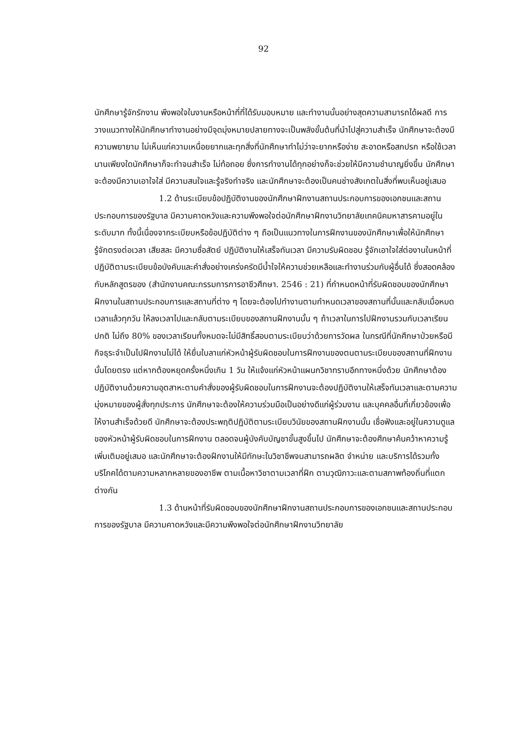92
นักศึกษารู้จักรักงาน พึงพอใจในงานหรือหน้าที่ที่ได้รับมอบหมาย และทำงานนั้นอย่างสุดความสามารถได้ผลดี การวางแนวทางให้นักศึกษาทำงานอย่างมีจุดมุ่งหมายปลายทางจะเป็นพลังขั้นต้นที่นำไปสู่ความสำเร็จ นักศึกษาจะต้องมีความพยายาม ไม่เห็นแก่ความเหนื่อยยากและทุกสิ่งที่นักศึกษาทำไม่ว่าจะยากหรือง่าย สะอาดหรือสกปรก หรือใช้เวลานานเพียงใดนักศึกษาก็จะทำจนสำเร็จ ไม่ท้อถอย ซึ่งการทำงานได้ทุกอย่างก็จะช่วยให้มีความชำนาญยิ่งขึ้น นักศึกษาจะต้องมีความเอาใจใส่ มีความสนใจและรู้จริงทำจริง และนักศึกษาจะต้องเป็นคนช่างสังเกตในสิ่งที่พบเห็นอยู่เสมอ
1.2 ด้านระเบียบข้อปฏิบัติงานของนักศึกษาฝึกงานสถานประกอบการของเอกชนและสถานประกอบการของรัฐบาล มีความคาดหวังและความพึงพอใจต่อนักศึกษาฝึกงานวิทยาลัยเทคนิคมหาสารคามอยู่ในระดับมาก ทั้งนี้เนื่องจากระเบียบหรือข้อปฏิบัติต่าง ๆ ถือเป็นแนวทางในการฝึกงานของนักศึกษาเพื่อให้นักศึกษารู้จักตรงต่อเวลา เสียสละ มีความซื่อสัตย์ ปฏิบัติงานให้เสร็จทันเวลา มีความรับผิดชอบ รู้จักเอาใจใส่ต่องานในหน้าที่ ปฏิบัติตามระเบียบข้อบังคับและคำสั่งอย่างเคร่งครัดมีน้ำใจให้ความช่วยเหลือและทำงานร่วมกับผู้อื่นได้ ซึ่งสอดคล้องกับหลักสูตรของ (สำนักงานคณะกรรมการการอาชีวศึกษา. 2546 : 21) ที่กำหนดหน้าที่รับผิดชอบของนักศึกษาฝึกงานในสถานประกอบการและสถานที่ต่าง ๆ โดยจะต้องไปทำงานตามกำหนดเวลาของสถานที่นั้นและกลับเมื่อหมดเวลาแล้วทุกวัน ให้ลงเวลาไปและกลับตามระเบียบของสถานฝึกงานนั้น ๆ ถ้าเวลาในการไปฝึกงานรวมกับเวลาเรียนปกติ ไม่ถึง 80% ของเวลาเรียนทั้งหมดจะไม่มีสิทธิ์สอบตามระเบียบว่าด้วยการวัดผล ในกรณีที่นักศึกษาป่วยหรือมีกิจธุระจำเป็นไปฝึกงานไม่ได้ ให้ยื่นใบลาแก่หัวหน้าผู้รับผิดชอบในการฝึกงานของตนตามระเบียบของสถานที่ฝึกงานนั้นโดยตรง แต่หากต้องหยุดครั้งหนึ่งเกิน 1 วัน ให้แจ้งแก่หัวหน้าแผนกวิชาทราบอีกทางหนึ่งด้วย นักศึกษาต้องปฏิบัติงานด้วยความอุตสาหะตามคำสั่งของผู้รับผิดชอบในการฝึกงานจะต้องปฏิบัติงานให้เสร็จทันเวลาและตามความมุ่งหมายของผู้สั่งทุกประการ นักศึกษาจะต้องให้ความร่วมมือเป็นอย่างดีแก่ผู้ร่วมงาน และบุคคลอื่นที่เกี่ยวข้องเพื่อให้งานสำเร็จด้วยดี นักศึกษาจะต้องประพฤติปฏิบัติตามระเบียบวินัยของสถานฝึกงานนั้น เชื่อฟังและอยู่ในความดูแลของหัวหน้าผู้รับผิดชอบในการฝึกงาน ตลอดจนผู้บังคับบัญชาขั้นสูงขึ้นไป นักศึกษาจะต้องศึกษาค้นคว้าหาความรู้เพิ่มเติมอยู่เสมอ และนักศึกษาจะต้องฝึกงานให้มีทักษะในวิชาชีพจนสามารถผลิต จำหน่าย และบริการได้รวมทั้งบริโภคได้ตามความหลากหลายของอาชีพ ตามเนื้อหาวิชาตามเวลาที่ฝึก ตามวุฒิภาวะและตามสภาพท้องถิ่นที่แตกต่างกัน
1.3 ด้านหน้าที่รับผิดชอบของนักศึกษาฝึกงานสถานประกอบการของเอกชนและสถานประกอบการของรัฐบาล มีความคาดหวังและมีความพึงพอใจต่อนักศึกษาฝึกงานวิทยาลัย